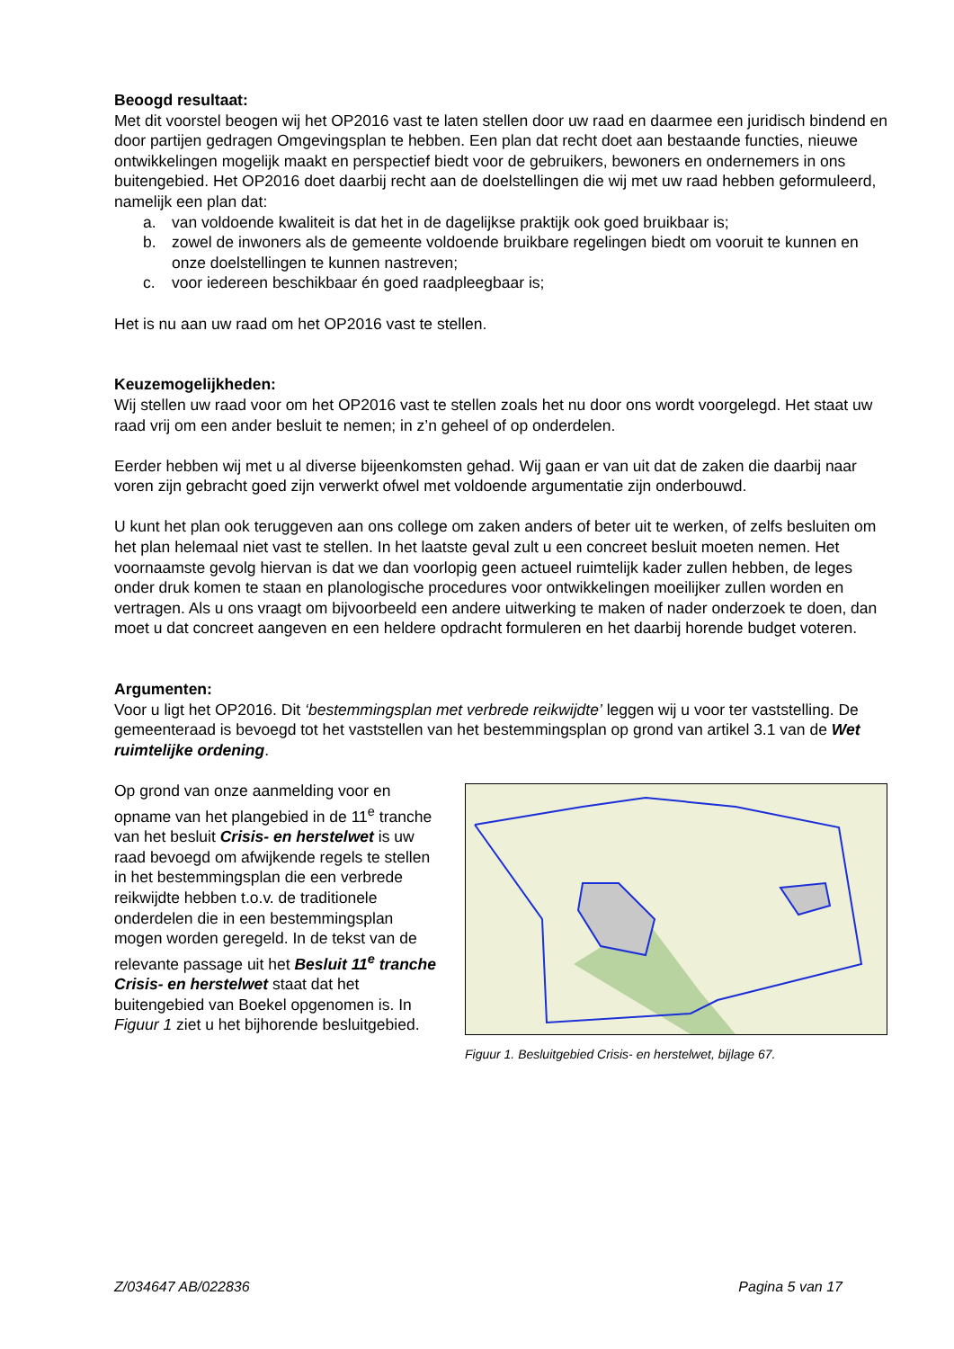Beoogd resultaat:
Met dit voorstel beogen wij het OP2016 vast te laten stellen door uw raad en daarmee een juridisch bindend en door partijen gedragen Omgevingsplan te hebben. Een plan dat recht doet aan bestaande functies, nieuwe ontwikkelingen mogelijk maakt en perspectief biedt voor de gebruikers, bewoners en ondernemers in ons buitengebied. Het OP2016 doet daarbij recht aan de doelstellingen die wij met uw raad hebben geformuleerd, namelijk een plan dat:
a. van voldoende kwaliteit is dat het in de dagelijkse praktijk ook goed bruikbaar is;
b. zowel de inwoners als de gemeente voldoende bruikbare regelingen biedt om vooruit te kunnen en onze doelstellingen te kunnen nastreven;
c. voor iedereen beschikbaar én goed raadpleegbaar is;
Het is nu aan uw raad om het OP2016 vast te stellen.
Keuzemogelijkheden:
Wij stellen uw raad voor om het OP2016 vast te stellen zoals het nu door ons wordt voorgelegd. Het staat uw raad vrij om een ander besluit te nemen; in z’n geheel of op onderdelen.
Eerder hebben wij met u al diverse bijeenkomsten gehad. Wij gaan er van uit dat de zaken die daarbij naar voren zijn gebracht goed zijn verwerkt ofwel met voldoende argumentatie zijn onderbouwd.
U kunt het plan ook teruggeven aan ons college om zaken anders of beter uit te werken, of zelfs besluiten om het plan helemaal niet vast te stellen. In het laatste geval zult u een concreet besluit moeten nemen. Het voornaamste gevolg hiervan is dat we dan voorlopig geen actueel ruimtelijk kader zullen hebben, de leges onder druk komen te staan en planologische procedures voor ontwikkelingen moeilijker zullen worden en vertragen. Als u ons vraagt om bijvoorbeeld een andere uitwerking te maken of nader onderzoek te doen, dan moet u dat concreet aangeven en een heldere opdracht formuleren en het daarbij horende budget voteren.
Argumenten:
Voor u ligt het OP2016. Dit ‘bestemmingsplan met verbrede reikwijdte’ leggen wij u voor ter vaststelling. De gemeenteraad is bevoegd tot het vaststellen van het bestemmingsplan op grond van artikel 3.1 van de Wet ruimtelijke ordening.
Op grond van onze aanmelding voor en opname van het plangebied in de 11<sup>e</sup> tranche van het besluit Crisis- en herstelwet is uw raad bevoegd om afwijkende regels te stellen in het bestemmingsplan die een verbrede reikwijdte hebben t.o.v. de traditionele onderdelen die in een bestemmingsplan mogen worden geregeld. In de tekst van de relevante passage uit het Besluit 11<sup>e</sup> tranche Crisis- en herstelwet staat dat het buitengebied van Boekel opgenomen is. In Figuur 1 ziet u het bijhorende besluitgebied.
Figuur 1. Besluitgebied Crisis- en herstelwet, bijlage 67.
Z/034647 AB/022836 Pagina 5 van 17